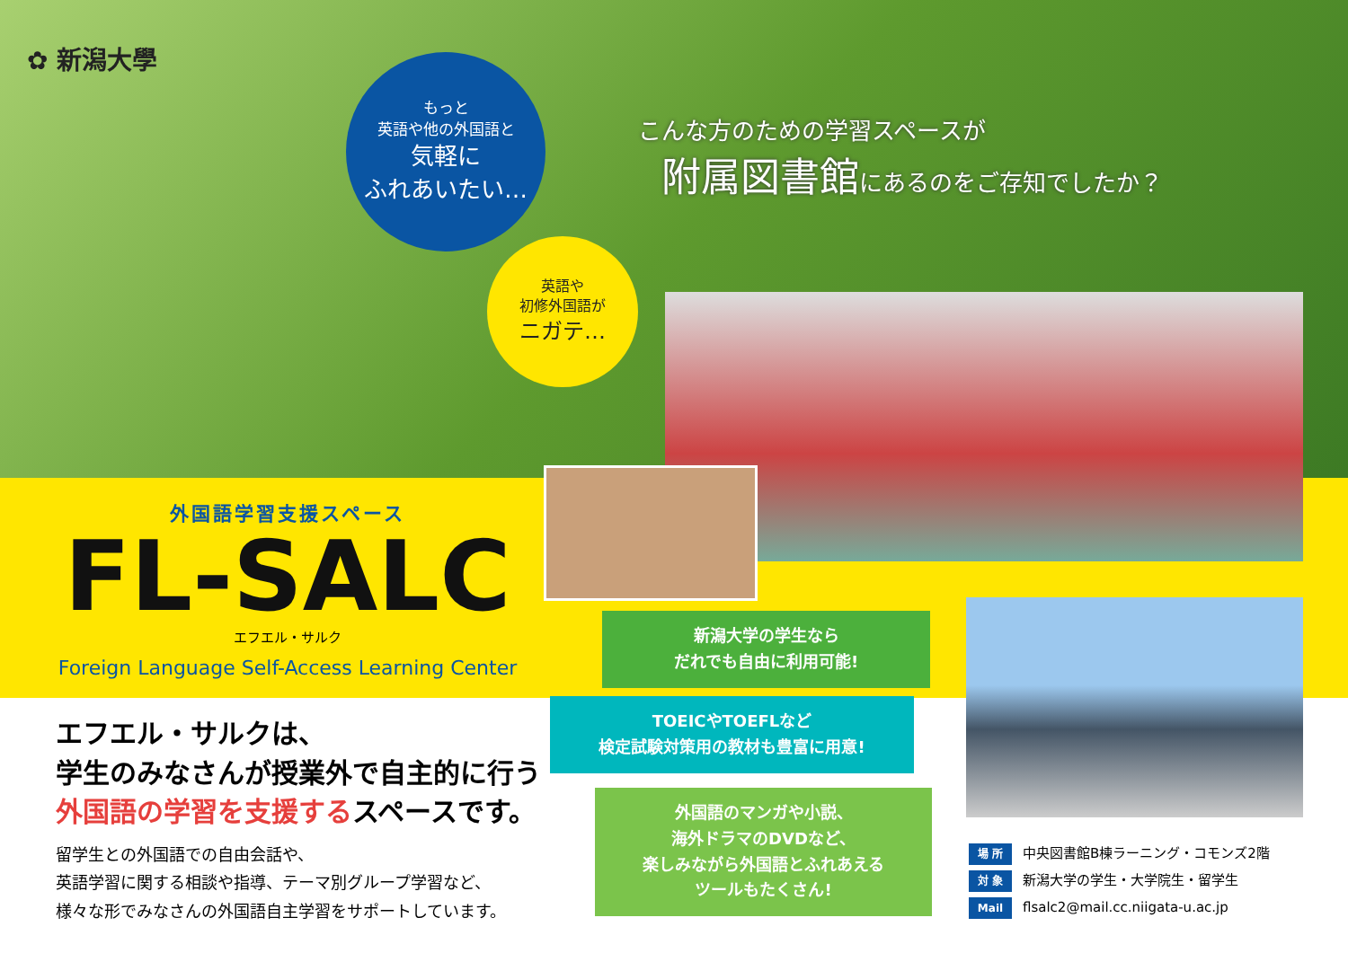✿ 新潟大學
もっと
英語や他の外国語と
気軽に
ふれあいたい…
英語や
初修外国語が
ニガテ…
こんな方のための学習スペースが
　附属図書館にあるのをご存知でしたか？
外国語学習支援スペース
FL-SALC
エフエル・サルク
Foreign Language Self-Access Learning Center
エフエル・サルクは、
学生のみなさんが授業外で自主的に行う
外国語の学習を支援するスペースです。
留学生との外国語での自由会話や、
英語学習に関する相談や指導、テーマ別グループ学習など、
様々な形でみなさんの外国語自主学習をサポートしています。
新潟大学の学生なら
だれでも自由に利用可能!
TOEICやTOEFLなど
検定試験対策用の教材も豊富に用意!
外国語のマンガや小説、
海外ドラマのDVDなど、
楽しみながら外国語とふれあえる
ツールもたくさん!
場 所 中央図書館B棟ラーニング・コモンズ2階
対 象 新潟大学の学生・大学院生・留学生
Mail flsalc2@mail.cc.niigata-u.ac.jp